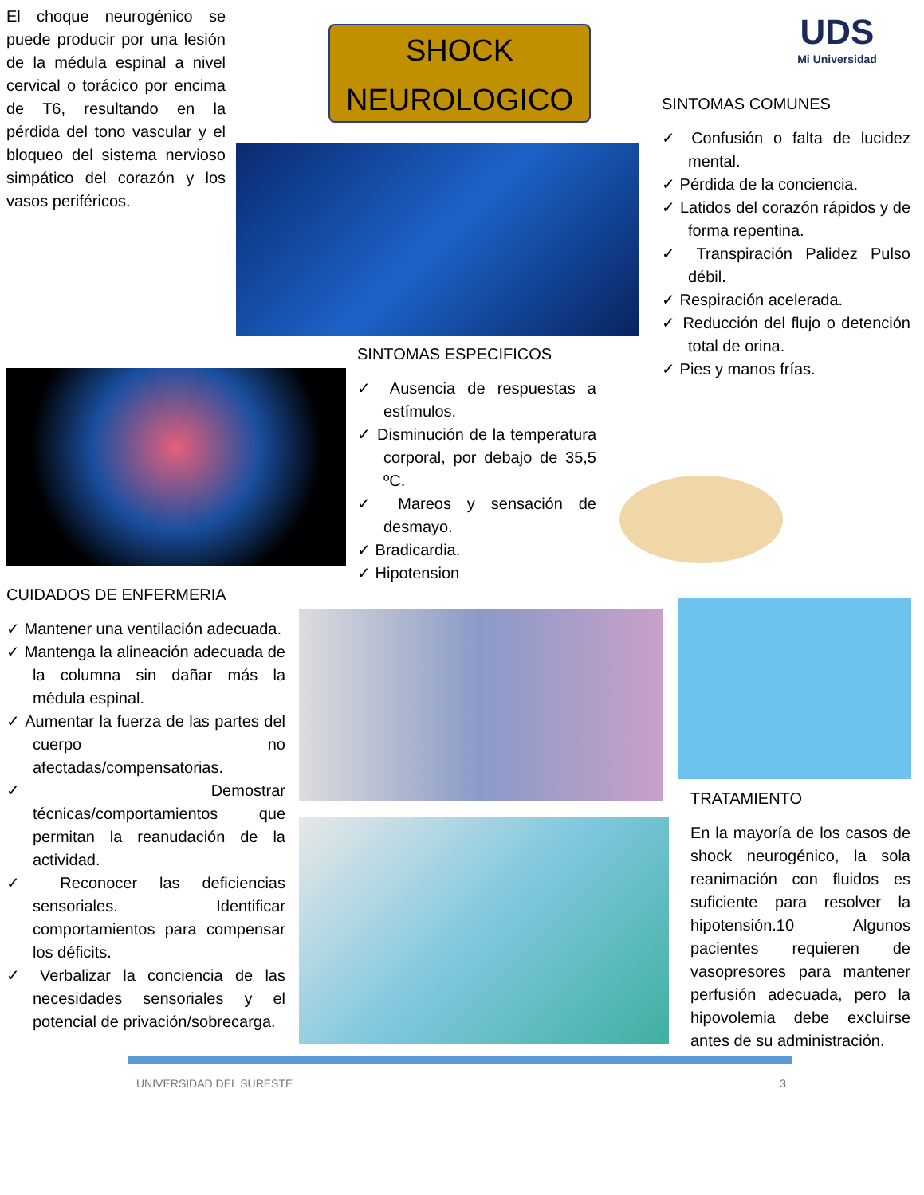El choque neurogénico se puede producir por una lesión de la médula espinal a nivel cervical o torácico por encima de T6, resultando en la pérdida del tono vascular y el bloqueo del sistema nervioso simpático del corazón y los vasos periféricos.
SHOCK
NEUROLOGICO
UDS
Mi Universidad
SINTOMAS COMUNES
✓ Confusión o falta de lucidez mental.
✓ Pérdida de la conciencia.
✓ Latidos del corazón rápidos y de forma repentina.
✓ Transpiración Palidez Pulso débil.
✓ Respiración acelerada.
✓ Reducción del flujo o detención total de orina.
✓ Pies y manos frías.
SINTOMAS ESPECIFICOS
✓ Ausencia de respuestas a estímulos.
✓ Disminución de la temperatura corporal, por debajo de 35,5 ºC.
✓ Mareos y sensación de desmayo.
✓ Bradicardia.
✓ Hipotension
CUIDADOS DE ENFERMERIA
✓ Mantener una ventilación adecuada.
✓ Mantenga la alineación adecuada de la columna sin dañar más la médula espinal.
✓ Aumentar la fuerza de las partes del cuerpo no afectadas/compensatorias.
✓ Demostrar técnicas/comportamientos que permitan la reanudación de la actividad.
✓ Reconocer las deficiencias sensoriales. Identificar comportamientos para compensar los déficits.
✓ Verbalizar la conciencia de las necesidades sensoriales y el potencial de privación/sobrecarga.
TRATAMIENTO
En la mayoría de los casos de shock neurogénico, la sola reanimación con fluidos es suficiente para resolver la hipotensión.10 Algunos pacientes requieren de vasopresores para mantener perfusión adecuada, pero la hipovolemia debe excluirse antes de su administración.
UNIVERSIDAD DEL SURESTE 3